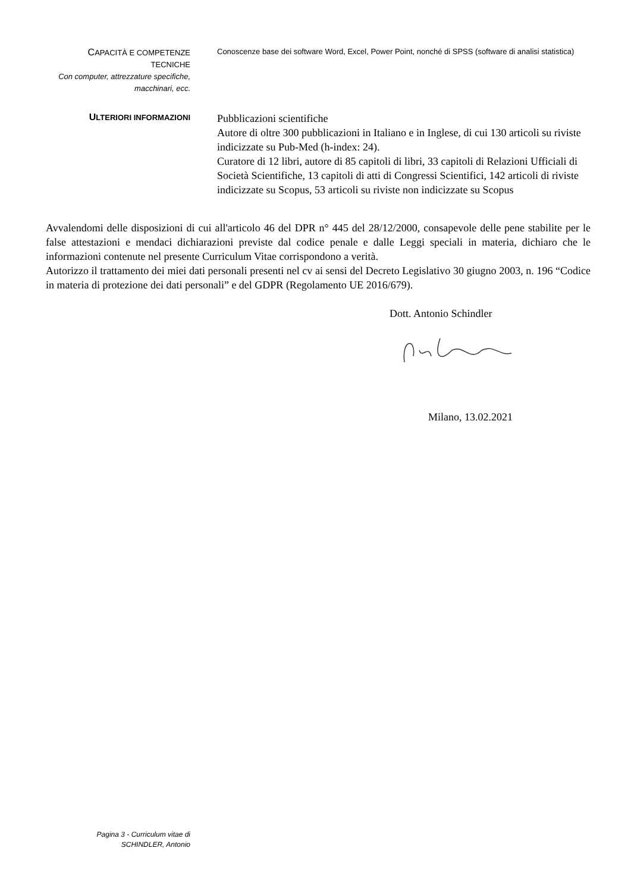CAPACITÀ E COMPETENZE
TECNICHE
Con computer, attrezzature specifiche,
macchinari, ecc.
Conoscenze base dei software Word, Excel, Power Point, nonché di SPSS (software di analisi statistica)
ULTERIORI INFORMAZIONI
Pubblicazioni scientifiche
Autore di oltre 300 pubblicazioni in Italiano e in Inglese, di cui 130 articoli su riviste indicizzate su Pub-Med (h-index: 24).
Curatore di 12 libri, autore di 85 capitoli di libri, 33 capitoli di Relazioni Ufficiali di Società Scientifiche, 13 capitoli di atti di Congressi Scientifici, 142 articoli di riviste indicizzate su Scopus, 53 articoli su riviste non indicizzate su Scopus
Avvalendomi delle disposizioni di cui all'articolo 46 del DPR n° 445 del 28/12/2000, consapevole delle pene stabilite per le false attestazioni e mendaci dichiarazioni previste dal codice penale e dalle Leggi speciali in materia, dichiaro che le informazioni contenute nel presente Curriculum Vitae corrispondono a verità.
Autorizzo il trattamento dei miei dati personali presenti nel cv ai sensi del Decreto Legislativo 30 giugno 2003, n. 196 “Codice in materia di protezione dei dati personali” e del GDPR (Regolamento UE 2016/679).
Dott. Antonio Schindler
Milano, 13.02.2021
Pagina 3 - Curriculum vitae di
SCHINDLER, Antonio